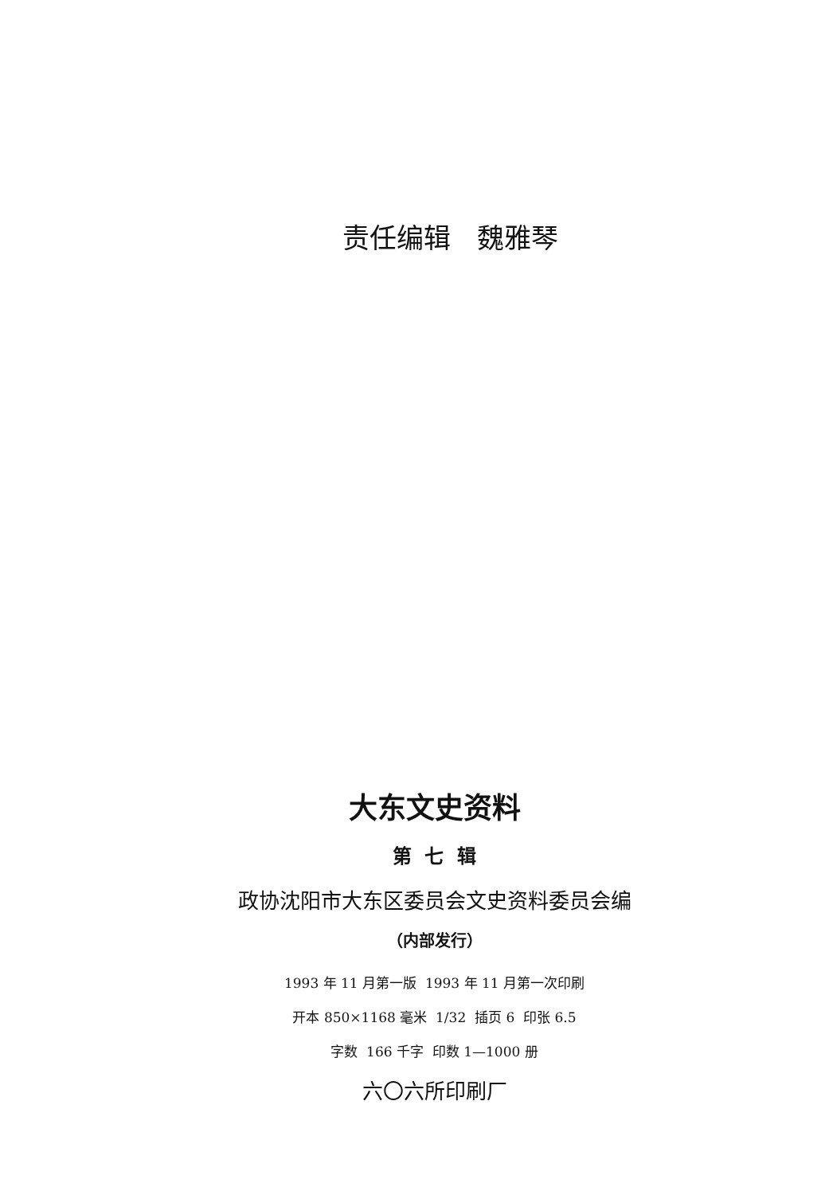责任编辑 魏雅琴
大东文史资料
第 七 辑
政协沈阳市大东区委员会文史资料委员会编
（内部发行）
1993 年 11 月第一版 1993 年 11 月第一次印刷
开本 850×1168 毫米 1/32 插页 6 印张 6.5
字数 166 千字 印数 1—1000 册
六〇六所印刷厂